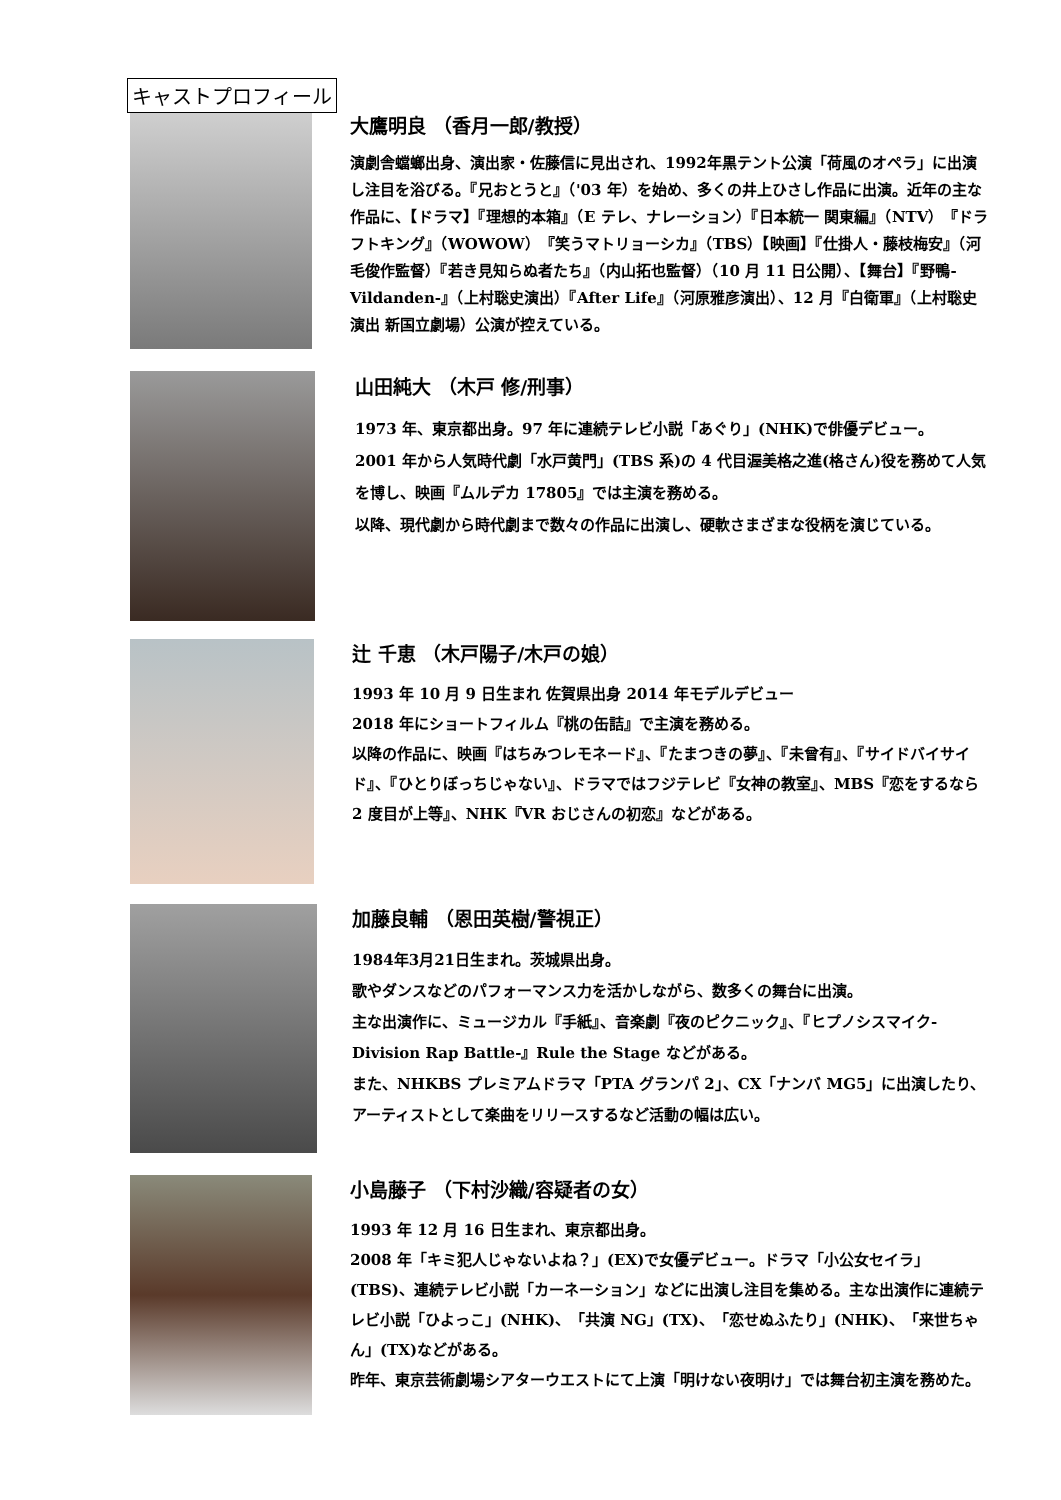キャストプロフィール
大鷹明良 （香月一郎/教授）
演劇舎蟷螂出身、演出家・佐藤信に見出され、1992年黒テント公演「荷風のオペラ」に出演し注目を浴びる。『兄おとうと』（'03 年）を始め、多くの井上ひさし作品に出演。近年の主な作品に、【ドラマ】『理想的本箱』（E テレ、ナレーション）『日本統一 関東編』（NTV）『ドラフトキング』（WOWOW）『笑うマトリョーシカ』（TBS）【映画】『仕掛人・藤枝梅安』（河毛俊作監督）『若き見知らぬ者たち』（内山拓也監督）（10 月 11 日公開）、【舞台】『野鴨-Vildanden-』（上村聡史演出）『After Life』（河原雅彦演出）、12 月『白衛軍』（上村聡史演出 新国立劇場）公演が控えている。
山田純大 （木戸 修/刑事）
1973 年、東京都出身。97 年に連続テレビ小説「あぐり」(NHK)で俳優デビュー。
2001 年から人気時代劇「水戸黄門」(TBS 系)の 4 代目渥美格之進(格さん)役を務めて人気を博し、映画『ムルデカ 17805』では主演を務める。
以降、現代劇から時代劇まで数々の作品に出演し、硬軟さまざまな役柄を演じている。
辻 千恵 （木戸陽子/木戸の娘）
1993 年 10 月 9 日生まれ 佐賀県出身 2014 年モデルデビュー
2018 年にショートフィルム『桃の缶詰』で主演を務める。
以降の作品に、映画『はちみつレモネード』、『たまつきの夢』、『未曾有』、『サイドバイサイド』、『ひとりぼっちじゃない』、ドラマではフジテレビ『女神の教室』、MBS『恋をするなら 2 度目が上等』、NHK『VR おじさんの初恋』などがある。
加藤良輔 （恩田英樹/警視正）
1984年3月21日生まれ。茨城県出身。
歌やダンスなどのパフォーマンス力を活かしながら、数多くの舞台に出演。
主な出演作に、ミュージカル『手紙』、音楽劇『夜のピクニック』、『ヒプノシスマイク-Division Rap Battle-』Rule the Stage などがある。
また、NHKBS プレミアムドラマ「PTA グランパ 2」、CX「ナンバ MG5」に出演したり、アーティストとして楽曲をリリースするなど活動の幅は広い。
小島藤子 （下村沙織/容疑者の女）
1993 年 12 月 16 日生まれ、東京都出身。
2008 年「キミ犯人じゃないよね？」(EX)で女優デビュー。ドラマ「小公女セイラ」(TBS)、連続テレビ小説「カーネーション」などに出演し注目を集める。主な出演作に連続テレビ小説「ひよっこ」(NHK)、「共演 NG」(TX)、「恋せぬふたり」(NHK)、「来世ちゃん」(TX)などがある。
昨年、東京芸術劇場シアターウエストにて上演「明けない夜明け」では舞台初主演を務めた。